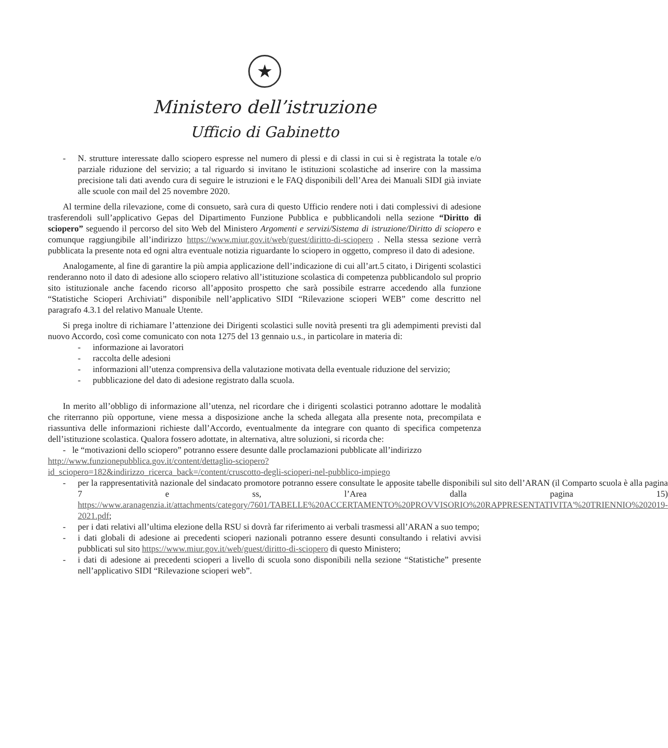★
Ministero dell’istruzione
Ufficio di Gabinetto
- N. strutture interessate dallo sciopero espresse nel numero di plessi e di classi in cui si è registrata la totale e/o parziale riduzione del servizio; a tal riguardo si invitano le istituzioni scolastiche ad inserire con la massima precisione tali dati avendo cura di seguire le istruzioni e le FAQ disponibili dell’Area dei Manuali SIDI già inviate alle scuole con mail del 25 novembre 2020.
Al termine della rilevazione, come di consueto, sarà cura di questo Ufficio rendere noti i dati complessivi di adesione trasferendoli sull’applicativo Gepas del Dipartimento Funzione Pubblica e pubblicandoli nella sezione “Diritto di sciopero” seguendo il percorso del sito Web del Ministero Argomenti e servizi/Sistema di istruzione/Diritto di sciopero e comunque raggiungibile all’indirizzo https://www.miur.gov.it/web/guest/diritto-di-sciopero . Nella stessa sezione verrà pubblicata la presente nota ed ogni altra eventuale notizia riguardante lo sciopero in oggetto, compreso il dato di adesione.
Analogamente, al fine di garantire la più ampia applicazione dell’indicazione di cui all’art.5 citato, i Dirigenti scolastici renderanno noto il dato di adesione allo sciopero relativo all’istituzione scolastica di competenza pubblicandolo sul proprio sito istituzionale anche facendo ricorso all’apposito prospetto che sarà possibile estrarre accedendo alla funzione “Statistiche Scioperi Archiviati” disponibile nell’applicativo SIDI “Rilevazione scioperi WEB” come descritto nel paragrafo 4.3.1 del relativo Manuale Utente.
Si prega inoltre di richiamare l’attenzione dei Dirigenti scolastici sulle novità presenti tra gli adempimenti previsti dal nuovo Accordo, così come comunicato con nota 1275 del 13 gennaio u.s., in particolare in materia di:
- informazione ai lavoratori
- raccolta delle adesioni
- informazioni all’utenza comprensiva della valutazione motivata della eventuale riduzione del servizio;
- pubblicazione del dato di adesione registrato dalla scuola.
In merito all’obbligo di informazione all’utenza, nel ricordare che i dirigenti scolastici potranno adottare le modalità che riterranno più opportune, viene messa a disposizione anche la scheda allegata alla presente nota, precompilata e riassuntiva delle informazioni richieste dall’Accordo, eventualmente da integrare con quanto di specifica competenza dell’istituzione scolastica. Qualora fossero adottate, in alternativa, altre soluzioni, si ricorda che:
- le “motivazioni dello sciopero” potranno essere desunte dalle proclamazioni pubblicate all’indirizzo
http://www.funzionepubblica.gov.it/content/dettaglio-sciopero?id_sciopero=182&indirizzo_ricerca_back=/content/cruscotto-degli-scioperi-nel-pubblico-impiego
- per la rappresentatività nazionale del sindacato promotore potranno essere consultate le apposite tabelle disponibili sul sito dell’ARAN (il Comparto scuola è alla pagina 7 e ss, l’Area dalla pagina 15) https://www.aranagenzia.it/attachments/category/7601/TABELLE%20ACCERTAMENTO%20PROVVISORIO%20RAPPRESENTATIVITA'%20TRIENNIO%202019-2021.pdf;
- per i dati relativi all’ultima elezione della RSU si dovrà far riferimento ai verbali trasmessi all’ARAN a suo tempo;
- i dati globali di adesione ai precedenti scioperi nazionali potranno essere desunti consultando i relativi avvisi pubblicati sul sito https://www.miur.gov.it/web/guest/diritto-di-sciopero di questo Ministero;
- i dati di adesione ai precedenti scioperi a livello di scuola sono disponibili nella sezione “Statistiche” presente nell’applicativo SIDI “Rilevazione scioperi web”.